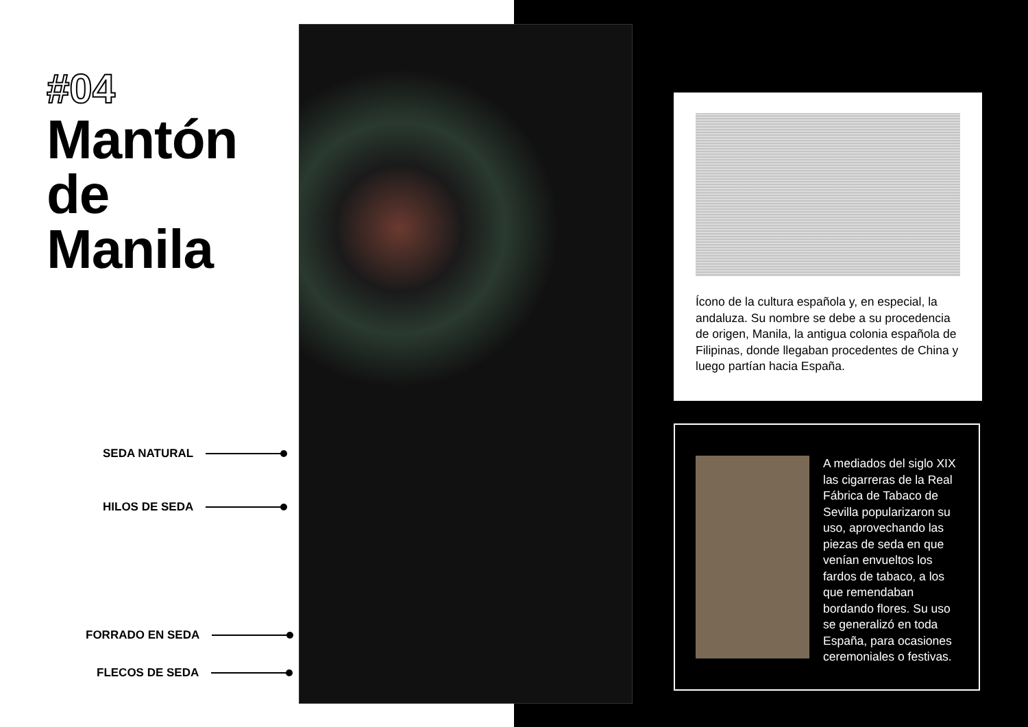#04
Mantón
de
Manila
SEDA NATURAL
HILOS DE SEDA
FORRADO EN SEDA
FLECOS DE SEDA
Ícono de la cultura española y, en especial, la andaluza. Su nombre se debe a su procedencia de origen, Manila, la antigua colonia española de Filipinas, donde llegaban procedentes de China y luego partían hacia España.
A mediados del siglo XIX las cigarreras de la Real Fábrica de Tabaco de Sevilla popularizaron su uso, aprovechando las piezas de seda en que venían envueltos los fardos de tabaco, a los que remendaban bordando flores. Su uso se generalizó en toda España, para ocasiones ceremoniales o festivas.